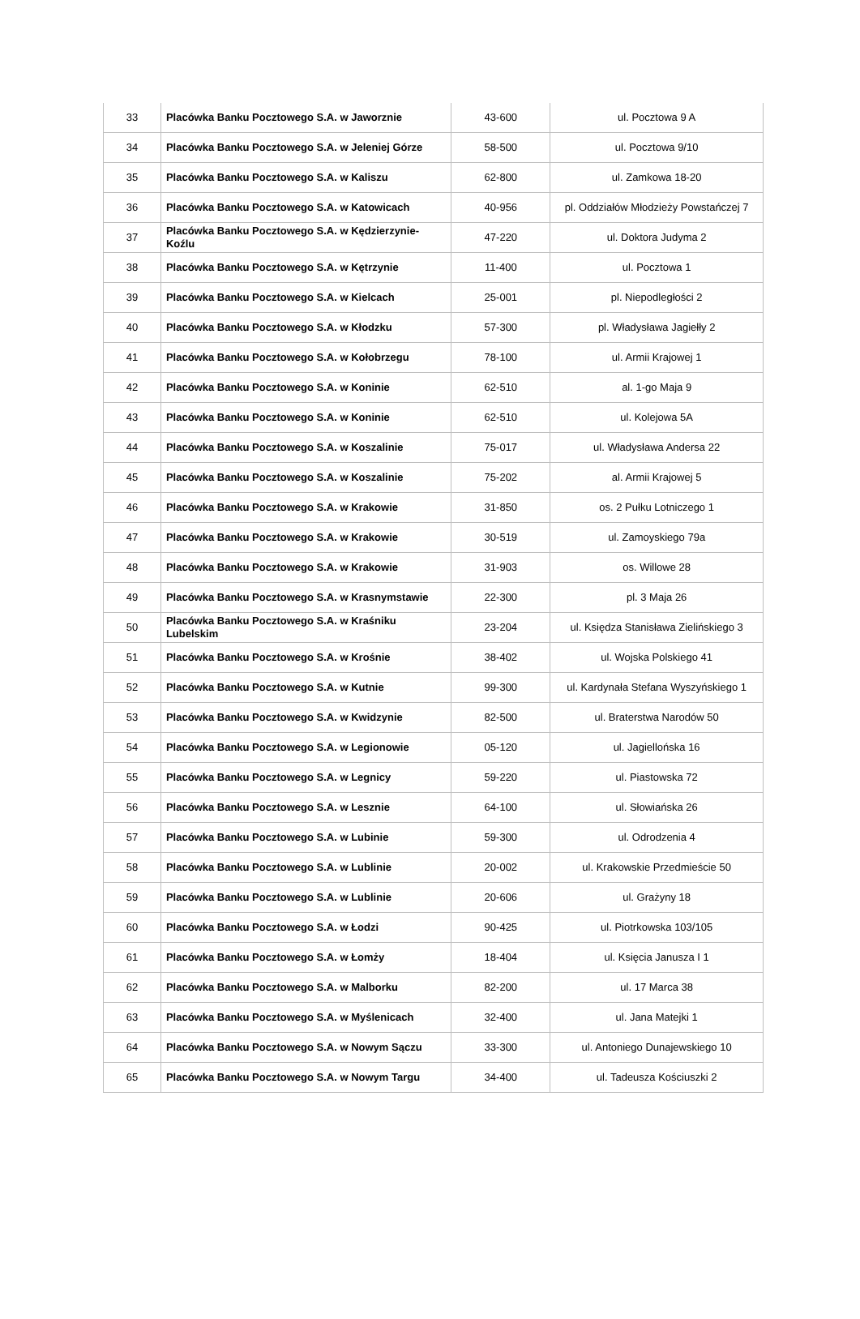| 33 | Placówka Banku Pocztowego S.A. w Jaworznie | 43-600 | ul. Pocztowa 9 A |
| 34 | Placówka Banku Pocztowego S.A. w Jeleniej Górze | 58-500 | ul. Pocztowa 9/10 |
| 35 | Placówka Banku Pocztowego S.A. w Kaliszu | 62-800 | ul. Zamkowa 18-20 |
| 36 | Placówka Banku Pocztowego S.A. w Katowicach | 40-956 | pl. Oddziałów Młodzieży Powstańczej 7 |
| 37 | Placówka Banku Pocztowego S.A. w Kędzierzynie-Koźlu | 47-220 | ul. Doktora Judyma 2 |
| 38 | Placówka Banku Pocztowego S.A. w Kętrzynie | 11-400 | ul. Pocztowa 1 |
| 39 | Placówka Banku Pocztowego S.A. w Kielcach | 25-001 | pl. Niepodległości 2 |
| 40 | Placówka Banku Pocztowego S.A. w Kłodzku | 57-300 | pl. Władysława Jagiełły 2 |
| 41 | Placówka Banku Pocztowego S.A. w Kołobrzegu | 78-100 | ul. Armii Krajowej 1 |
| 42 | Placówka Banku Pocztowego S.A. w Koninie | 62-510 | al. 1-go Maja 9 |
| 43 | Placówka Banku Pocztowego S.A. w Koninie | 62-510 | ul. Kolejowa 5A |
| 44 | Placówka Banku Pocztowego S.A. w Koszalinie | 75-017 | ul. Władysława Andersa 22 |
| 45 | Placówka Banku Pocztowego S.A. w Koszalinie | 75-202 | al. Armii Krajowej 5 |
| 46 | Placówka Banku Pocztowego S.A. w Krakowie | 31-850 | os. 2 Pułku Lotniczego 1 |
| 47 | Placówka Banku Pocztowego S.A. w Krakowie | 30-519 | ul. Zamoyskiego 79a |
| 48 | Placówka Banku Pocztowego S.A. w Krakowie | 31-903 | os. Willowe 28 |
| 49 | Placówka Banku Pocztowego S.A. w Krasnymstawie | 22-300 | pl. 3 Maja 26 |
| 50 | Placówka Banku Pocztowego S.A. w Kraśniku Lubelskim | 23-204 | ul. Księdza Stanisława Zielińskiego 3 |
| 51 | Placówka Banku Pocztowego S.A. w Krośnie | 38-402 | ul. Wojska Polskiego 41 |
| 52 | Placówka Banku Pocztowego S.A. w Kutnie | 99-300 | ul. Kardynała Stefana Wyszyńskiego 1 |
| 53 | Placówka Banku Pocztowego S.A. w Kwidzynie | 82-500 | ul. Braterstwa Narodów 50 |
| 54 | Placówka Banku Pocztowego S.A. w Legionowie | 05-120 | ul. Jagiellońska 16 |
| 55 | Placówka Banku Pocztowego S.A. w Legnicy | 59-220 | ul. Piastowska 72 |
| 56 | Placówka Banku Pocztowego S.A. w Lesznie | 64-100 | ul. Słowiańska 26 |
| 57 | Placówka Banku Pocztowego S.A. w Lubinie | 59-300 | ul. Odrodzenia 4 |
| 58 | Placówka Banku Pocztowego S.A. w Lublinie | 20-002 | ul. Krakowskie Przedmieście 50 |
| 59 | Placówka Banku Pocztowego S.A. w Lublinie | 20-606 | ul. Grażyny 18 |
| 60 | Placówka Banku Pocztowego S.A. w Łodzi | 90-425 | ul. Piotrkowska 103/105 |
| 61 | Placówka Banku Pocztowego S.A. w Łomży | 18-404 | ul. Księcia Janusza I 1 |
| 62 | Placówka Banku Pocztowego S.A. w Malborku | 82-200 | ul. 17 Marca 38 |
| 63 | Placówka Banku Pocztowego S.A. w Myślenicach | 32-400 | ul. Jana Matejki 1 |
| 64 | Placówka Banku Pocztowego S.A. w Nowym Sączu | 33-300 | ul. Antoniego Dunajewskiego 10 |
| 65 | Placówka Banku Pocztowego S.A. w Nowym Targu | 34-400 | ul. Tadeusza Kościuszki 2 |